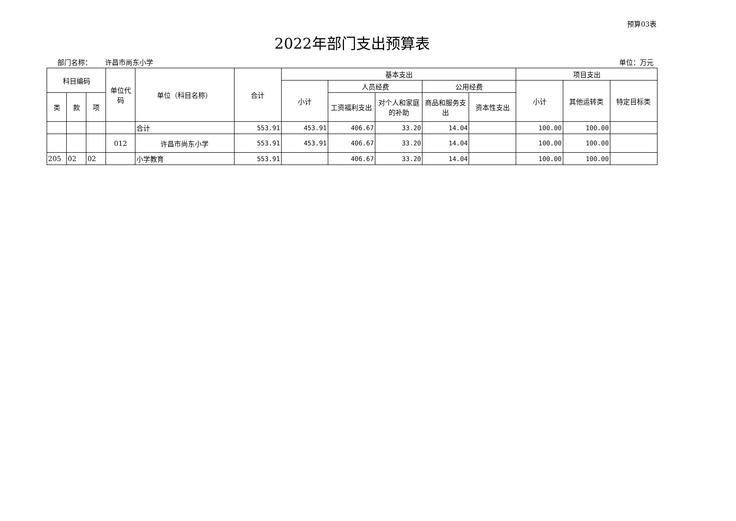预算03表
2022年部门支出预算表
部门名称： 许昌市尚东小学 单位：万元
| 科目编码 | | | 单位代码 | 单位（科目名称） | 合计 | 基本支出 | | | | | 项目支出 | | |
| --- | --- | --- | --- | --- | --- | --- | --- | --- | --- | --- | --- | --- | --- |
| | | | | | | 小计 | 人员经费 | | 公用经费 | | 小计 | 其他运转类 | 特定目标类 |
| 类 | 款 | 项 | | | | | 工资福利支出 | 对个人和家庭的补助 | 商品和服务支出 | 资本性支出 | | | |
| | | | | 合计 | 553.91 | 453.91 | 406.67 | 33.20 | 14.04 | | 100.00 | 100.00 | |
| | | | 012 | 许昌市尚东小学 | 553.91 | 453.91 | 406.67 | 33.20 | 14.04 | | 100.00 | 100.00 | |
| 205 | 02 | 02 | | 小学教育 | 553.91 | | 406.67 | 33.20 | 14.04 | | 100.00 | 100.00 | |